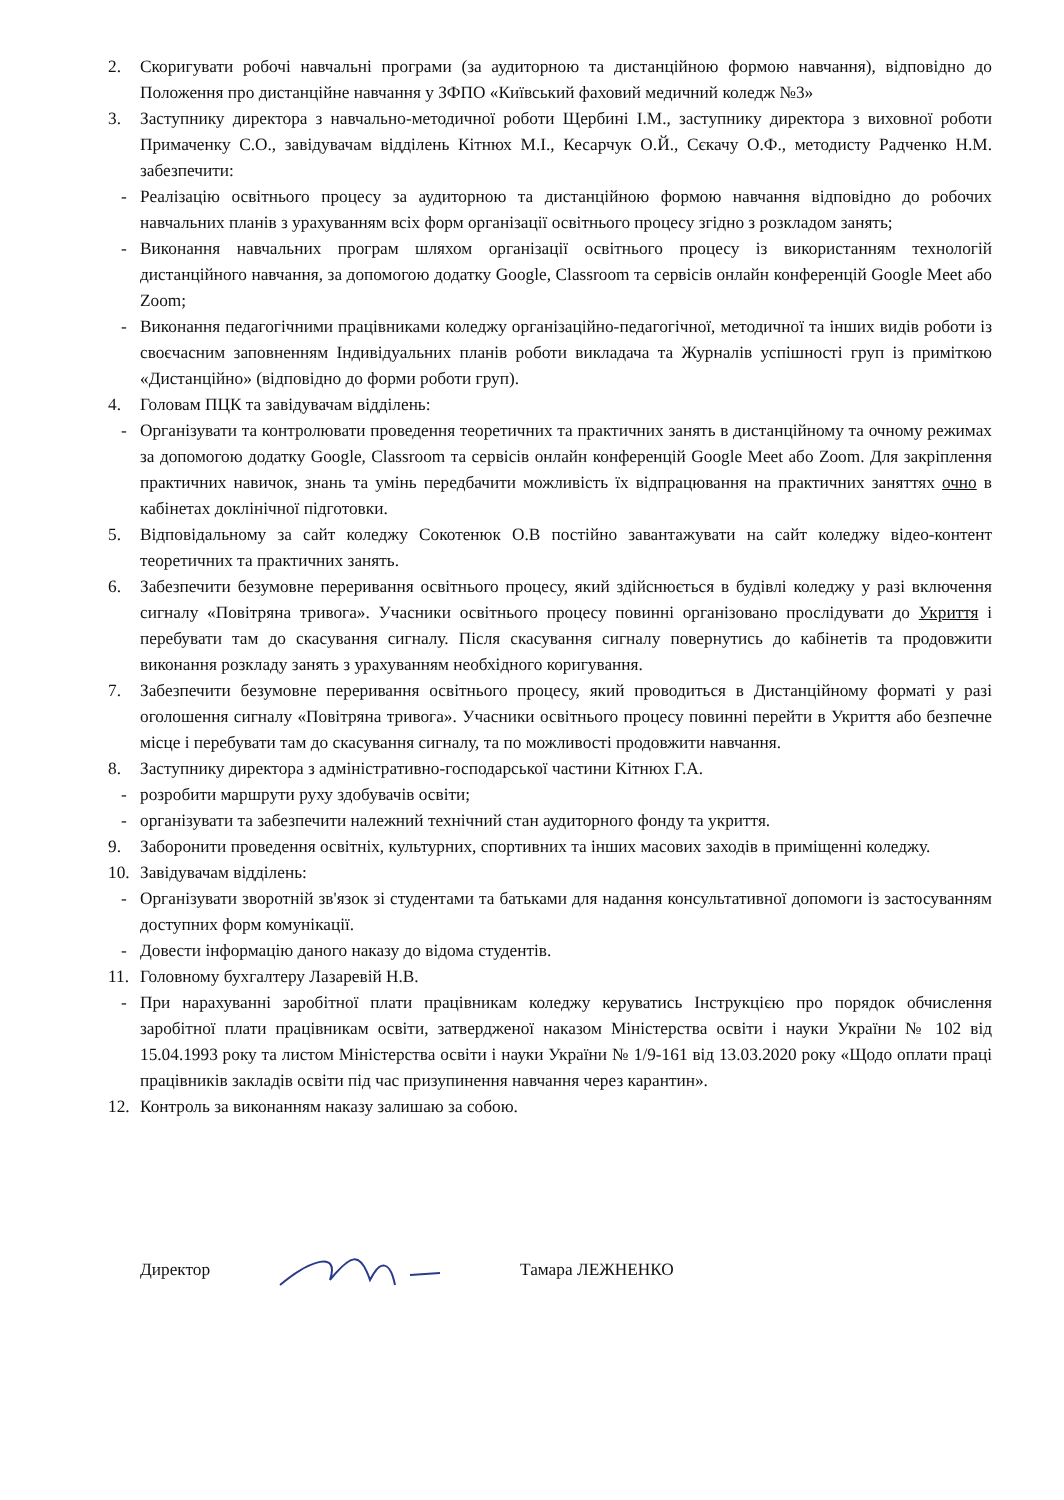2. Скоригувати робочі навчальні програми (за аудиторною та дистанційною формою навчання), відповідно до Положення про дистанційне навчання у ЗФПО «Київський фаховий медичний коледж №3»
3. Заступнику директора з навчально-методичної роботи Щербині І.М., заступнику директора з виховної роботи Примаченку С.О., завідувачам відділень Кітнюх М.І., Кесарчук О.Й., Сєкачу О.Ф., методисту Радченко Н.М. забезпечити:
- Реалізацію освітнього процесу за аудиторною та дистанційною формою навчання відповідно до робочих навчальних планів з урахуванням всіх форм організації освітнього процесу згідно з розкладом занять;
- Виконання навчальних програм шляхом організації освітнього процесу із використанням технологій дистанційного навчання, за допомогою додатку Google, Classroom та сервісів онлайн конференцій Google Meet або Zoom;
- Виконання педагогічними працівниками коледжу організаційно-педагогічної, методичної та інших видів роботи із своєчасним заповненням Індивідуальних планів роботи викладача та Журналів успішності груп із приміткою «Дистанційно» (відповідно до форми роботи груп).
4. Головам ПЦК та завідувачам відділень:
- Організувати та контролювати проведення теоретичних та практичних занять в дистанційному та очному режимах за допомогою додатку Google, Classroom та сервісів онлайн конференцій Google Meet або Zoom. Для закріплення практичних навичок, знань та умінь передбачити можливість їх відпрацювання на практичних заняттях очно в кабінетах доклінічної підготовки.
5. Відповідальному за сайт коледжу Сокотенюк О.В постійно завантажувати на сайт коледжу відео-контент теоретичних та практичних занять.
6. Забезпечити безумовне переривання освітнього процесу, який здійснюється в будівлі коледжу у разі включення сигналу «Повітряна тривога». Учасники освітнього процесу повинні організовано прослідувати до Укриття і перебувати там до скасування сигналу. Після скасування сигналу повернутись до кабінетів та продовжити виконання розкладу занять з урахуванням необхідного коригування.
7. Забезпечити безумовне переривання освітнього процесу, який проводиться в Дистанційному форматі у разі оголошення сигналу «Повітряна тривога». Учасники освітнього процесу повинні перейти в Укриття або безпечне місце і перебувати там до скасування сигналу, та по можливості продовжити навчання.
8. Заступнику директора з адміністративно-господарської частини Кітнюх Г.А.
- розробити маршрути руху здобувачів освіти;
- організувати та забезпечити належний технічний стан аудиторного фонду та укриття.
9. Заборонити проведення освітніх, культурних, спортивних та інших масових заходів в приміщенні коледжу.
10. Завідувачам відділень:
- Організувати зворотній зв'язок зі студентами та батьками для надання консультативної допомоги із застосуванням доступних форм комунікації.
- Довести інформацію даного наказу до відома студентів.
11. Головному бухгалтеру Лазаревій Н.В.
- При нарахуванні заробітної плати працівникам коледжу керуватись Інструкцією про порядок обчислення заробітної плати працівникам освіти, затвердженої наказом Міністерства освіти і науки України № 102 від 15.04.1993 року та листом Міністерства освіти і науки України № 1/9-161 від 13.03.2020 року «Щодо оплати праці працівників закладів освіти під час призупинення навчання через карантин».
12. Контроль за виконанням наказу залишаю за собою.
Директор Тамара ЛЕЖНЕНКО